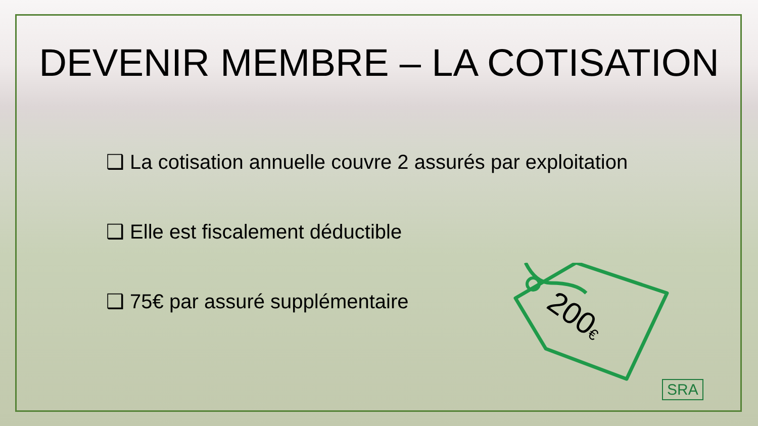DEVENIR MEMBRE – LA COTISATION
❑ La cotisation annuelle couvre 2 assurés par exploitation
❑ Elle est fiscalement déductible
❑ 75€ par assuré supplémentaire
200€
SRA